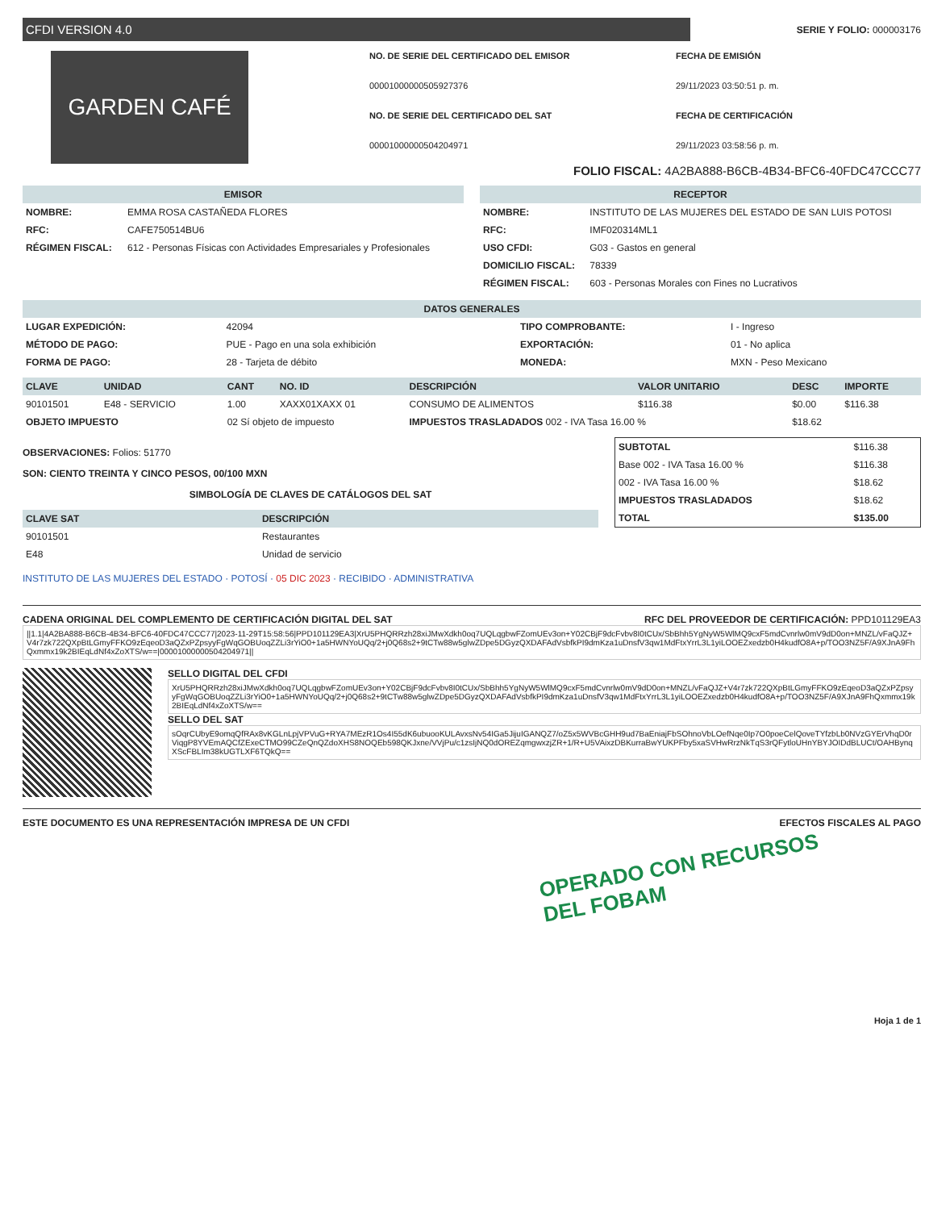CFDI VERSION 4.0
SERIE Y FOLIO: 000003176
GARDEN CAFÉ
NO. DE SERIE DEL CERTIFICADO DEL EMISOR FECHA DE EMISIÓN 00001000000505927376 29/11/2023 03:50:51 p. m. NO. DE SERIE DEL CERTIFICADO DEL SAT FECHA DE CERTIFICACIÓN 00001000000504204971 29/11/2023 03:58:56 p. m.
FOLIO FISCAL: 4A2BA888-B6CB-4B34-BFC6-40FDC47CCC77
EMISOR
| NOMBRE: | EMMA ROSA CASTAÑEDA FLORES |
| RFC: | CAFE750514BU6 |
| RÉGIMEN FISCAL: | 612 - Personas Físicas con Actividades Empresariales y Profesionales |
RECEPTOR
| NOMBRE: | INSTITUTO DE LAS MUJERES DEL ESTADO DE SAN LUIS POTOSI |
| RFC: | IMF020314ML1 |
| USO CFDI: | G03 - Gastos en general |
| DOMICILIO FISCAL: | 78339 |
| RÉGIMEN FISCAL: | 603 - Personas Morales con Fines no Lucrativos |
DATOS GENERALES
| LUGAR EXPEDICIÓN: | 42094 | TIPO COMPROBANTE: | I - Ingreso |
| MÉTODO DE PAGO: | PUE - Pago en una sola exhibición | EXPORTACIÓN: | 01 - No aplica |
| FORMA DE PAGO: | 28 - Tarjeta de débito | MONEDA: | MXN - Peso Mexicano |
| CLAVE | UNIDAD | CANT | NO. ID | DESCRIPCIÓN | VALOR UNITARIO | DESC | IMPORTE |
| --- | --- | --- | --- | --- | --- | --- | --- |
| 90101501 | E48 - SERVICIO | 1.00 | XAXX01XAXX 01 | CONSUMO DE ALIMENTOS | $116.38 | $0.00 | $116.38 |
| OBJETO IMPUESTO | | 02 Sí objeto de impuesto | | IMPUESTOS TRASLADADOS 002 - IVA Tasa 16.00 % | | $18.62 | |
OBSERVACIONES: Folios: 51770
SON: CIENTO TREINTA Y CINCO PESOS, 00/100 MXN
SIMBOLOGÍA DE CLAVES DE CATÁLOGOS DEL SAT
| CLAVE SAT | DESCRIPCIÓN |
| --- | --- |
| 90101501 | Restaurantes |
| E48 | Unidad de servicio |
INSTITUTO DE LAS MUJERES DEL ESTADO · POTOSÍ · 05 DIC 2023 · RECIBIDO · ADMINISTRATIVA
| SUBTOTAL | $116.38 |
| Base 002 - IVA Tasa 16.00 % | $116.38 |
| 002 - IVA Tasa 16.00 % | $18.62 |
| IMPUESTOS TRASLADADOS | $18.62 |
| TOTAL | $135.00 |
CADENA ORIGINAL DEL COMPLEMENTO DE CERTIFICACIÓN DIGITAL DEL SAT RFC DEL PROVEEDOR DE CERTIFICACIÓN: PPD101129EA3
||1.1|4A2BA888-B6CB-4B34-BFC6-40FDC47CCC77|2023-11-29T15:58:56|PPD101129EA3|XrU5PHQRRzh28xiJMwXdkh0oq7UQLqgbwFZomUEv3on+Y02CBjF9dcFvbv8I0tCUx/SbBhh5YgNyW5WlMQ9cxF5mdCvnrlw0mV9dD0on+MNZL/vFaQJZ+V4r7zk722QXpBtLGmyFFKO9zEqeoD3aQZxPZpsyyFgWqGOBUoqZZLi3rYiO0+1a5HWNYoUQq/2+j0Q68s2+9tCTw88w5glwZDpe5DGyzQXDAFAdVsbfkPI9dmKza1uDnsfV3qw1MdFtxYrrL3L1yiLOOEZxedzb0H4kudfO8A+p/TOO3NZ5F/A9XJnA9FhQxmmx19k2BIEqLdNf4xZoXTS/w==|00001000000504204971||
SELLO DIGITAL DEL CFDI
XrU5PHQRRzh28xiJMwXdkh0oq7UQLqgbwFZomUEv3on+Y02CBjF9dcFvbv8I0tCUx/SbBhh5YgNyW5WlMQ9cxF5mdCvnrlw0mV9dD0on+MNZL/vFaQJZ+V4r7zk722QXpBtLGmyFFKO9zEqeoD3aQZxPZpsyyFgWqGOBUoqZZLi3rYiO0+1a5HWNYoUQq/2+j0Q68s2+9tCTw88w5glwZDpe5DGyzQXDAFAdVsbfkPI9dmKza1uDnsfV3qw1MdFtxYrrL3L1yiLOOEZxedzb0H4kudfO8A+p/TOO3NZ5F/A9XJnA9FhQxmmx19k2BIEqLdNf4xZoXTS/w==
SELLO DEL SAT
sOqrCUbyE9omqQfRAx8vKGLnLpjVPVuG+RYA7MEzR1Os4I55dK6ubuooKULAvxsNv54IGa5JijuIGANQZ7/oZ5x5WVBcGHH9ud7BaEniajFbSOhnoVbLOefNqe0Ip7O0poeCelQoveTYfzbLb0NVzGYErVhqD0rViqgP8YVEmAQCfZExeCTMO99CZeQnQZdoXHS8NOQEb598QKJxne/VVjPu/c1zsIjNQ0dOREZqmgwxzjZR+1/R+U5VAixzDBKurraBwYUKPFby5xaSVHwRrzNkTqS3rQFytloUHnYBYJOIDdBLUCt/OAHBynqXScFBLIm38kUGTLXF6TQkQ==
ESTE DOCUMENTO ES UNA REPRESENTACIÓN IMPRESA DE UN CFDI EFECTOS FISCALES AL PAGO
OPERADO CON RECURSOS
DEL FOBAM
Hoja 1 de 1